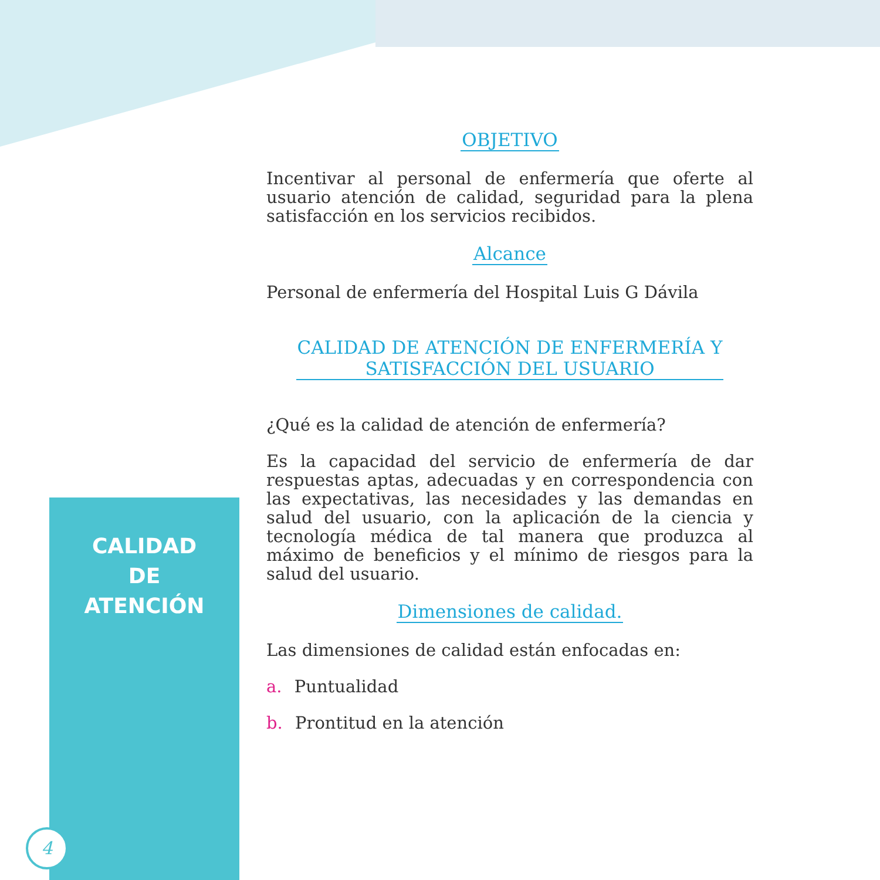CALIDAD
DE
ATENCIÓN
4
OBJETIVO
Incentivar al personal de enfermería que oferte al usuario atención de calidad, seguridad para la plena satisfacción en los servicios recibidos.
Alcance
Personal de enfermería del Hospital Luis G Dávila
CALIDAD DE ATENCIÓN DE ENFERMERÍA Y
SATISFACCIÓN DEL USUARIO
¿Qué es la calidad de atención de enfermería?
Es la capacidad del servicio de enfermería de dar respuestas aptas, adecuadas y en correspondencia con las expectativas, las necesidades y las demandas en salud del usuario, con la aplicación de la ciencia y tecnología médica de tal manera que produzca al máximo de beneficios y el mínimo de riesgos para la salud del usuario.
Dimensiones de calidad.
Las dimensiones de calidad están enfocadas en:
a. Puntualidad
b. Prontitud en la atención